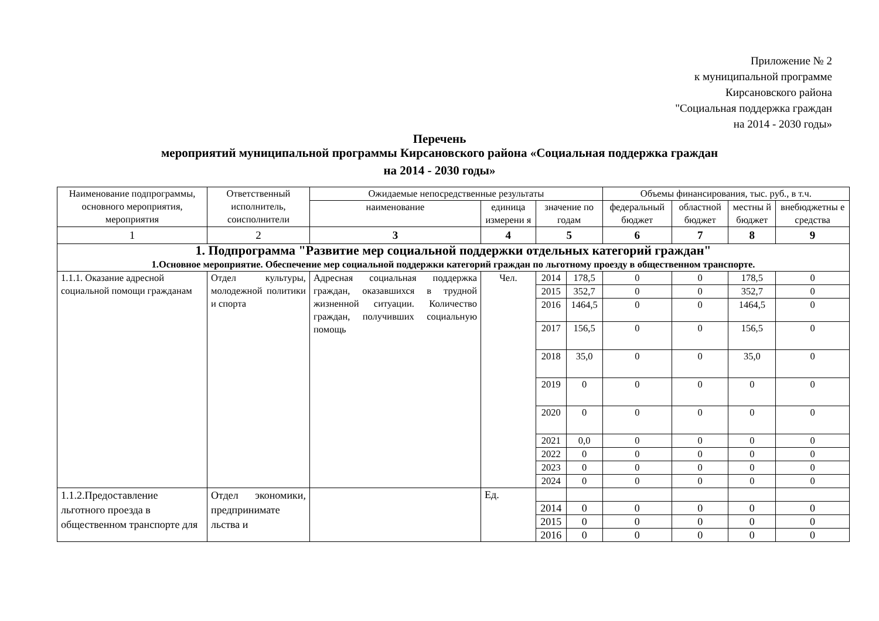Приложение № 2
к муниципальной программе
Кирсановского района
"Социальная поддержка граждан
на 2014 - 2030 годы»
Перечень
мероприятий муниципальной программы Кирсановского района «Социальная поддержка граждан
на 2014 - 2030 годы»
| Наименование подпрограммы, основного мероприятия, мероприятия | Ответственный исполнитель, соисполнители | Ожидаемые непосредственные результаты | | | | Объемы финансирования, тыс. руб., в т.ч. | | | |
| --- | --- | --- | --- | --- | --- | --- | --- | --- | --- |
| | | наименование | единица измерени я | значение по годам | | федеральный бюджет | областной бюджет | местны й бюджет | внебюджетны е средства |
| 1 | 2 | 3 | 4 | 5 | | 6 | 7 | 8 | 9 |
| 1. Подпрограмма "Развитие мер социальной поддержки отдельных категорий граждан" 1.Основное мероприятие. Обеспечение мер социальной поддержки категорий граждан по льготному проезду в общественном транспорте. | | | | | | | | | |
| 1.1.1. Оказание адресной социальной помощи гражданам | Отдел культуры, молодежной политики и спорта | Адресная социальная поддержка граждан, оказавшихся в трудной жизненной ситуации. Количество граждан, получивших социальную помощь | Чел. | 2014 | 178,5 | 0 | 0 | 178,5 | 0 |
| | | | | 2015 | 352,7 | 0 | 0 | 352,7 | 0 |
| | | | | 2016 | 1464,5 | 0 | 0 | 1464,5 | 0 |
| | | | | 2017 | 156,5 | 0 | 0 | 156,5 | 0 |
| | | | | 2018 | 35,0 | 0 | 0 | 35,0 | 0 |
| | | | | 2019 | 0 | 0 | 0 | 0 | 0 |
| | | | | 2020 | 0 | 0 | 0 | 0 | 0 |
| | | | | 2021 | 0,0 | 0 | 0 | 0 | 0 |
| | | | | 2022 | 0 | 0 | 0 | 0 | 0 |
| | | | | 2023 | 0 | 0 | 0 | 0 | 0 |
| | | | | 2024 | 0 | 0 | 0 | 0 | 0 |
| 1.1.2.Предоставление льготного проезда в общественном транспорте для | Отдел экономики, предпринимате льства и | | Ед. | | | | | | |
| | | | | 2014 | 0 | 0 | 0 | 0 | 0 |
| | | | | 2015 | 0 | 0 | 0 | 0 | 0 |
| | | | | 2016 | 0 | 0 | 0 | 0 | 0 |